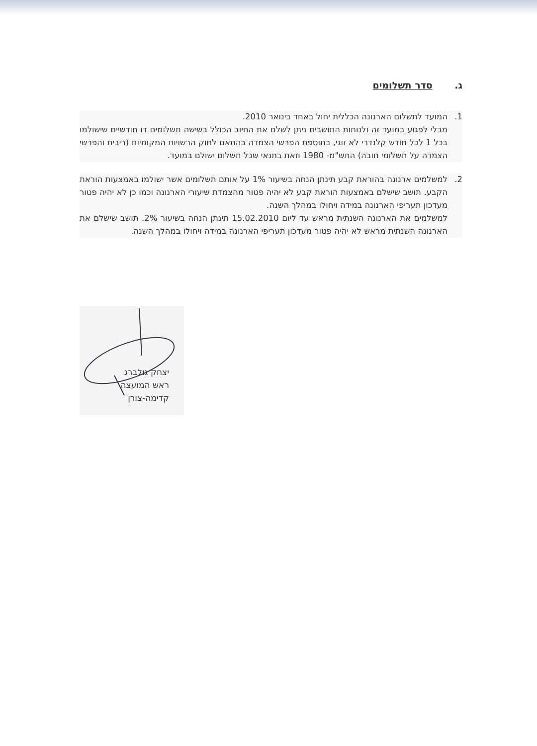ג. סדר תשלומים
1. המועד לתשלום הארנונה הכללית יחול באחד בינואר 2010.
מבלי לפגוע במועד זה ולנוחות התושבים ניתן לשלם את החיוב הכולל בשישה תשלומים דו חודשיים שישולמו בכל 1 לכל חודש קלנדרי לא זוגי, בתוספת הפרשי הצמדה בהתאם לחוק הרשויות המקומיות (ריבית והפרשי הצמדה על תשלומי חובה) התש"מ- 1980 וזאת בתנאי שכל תשלום ישולם במועד.
2. למשלמים ארנונה בהוראת קבע תינתן הנחה בשיעור 1% על אותם תשלומים אשר ישולמו באמצעות הוראת הקבע. תושב שישלם באמצעות הוראת קבע לא יהיה פטור מהצמדת שיעורי הארנונה וכמו כן לא יהיה פטור מעדכון תעריפי הארנונה במידה ויחולו במהלך השנה.
למשלמים את הארנונה השנתית מראש עד ליום 15.02.2010 תינתן הנחה בשיעור 2%. תושב שישלם את הארנונה השנתית מראש לא יהיה פטור מעדכון תעריפי הארנונה במידה ויחולו במהלך השנה.
יצחק גולברג
ראש המועצה
קדימה-צורן